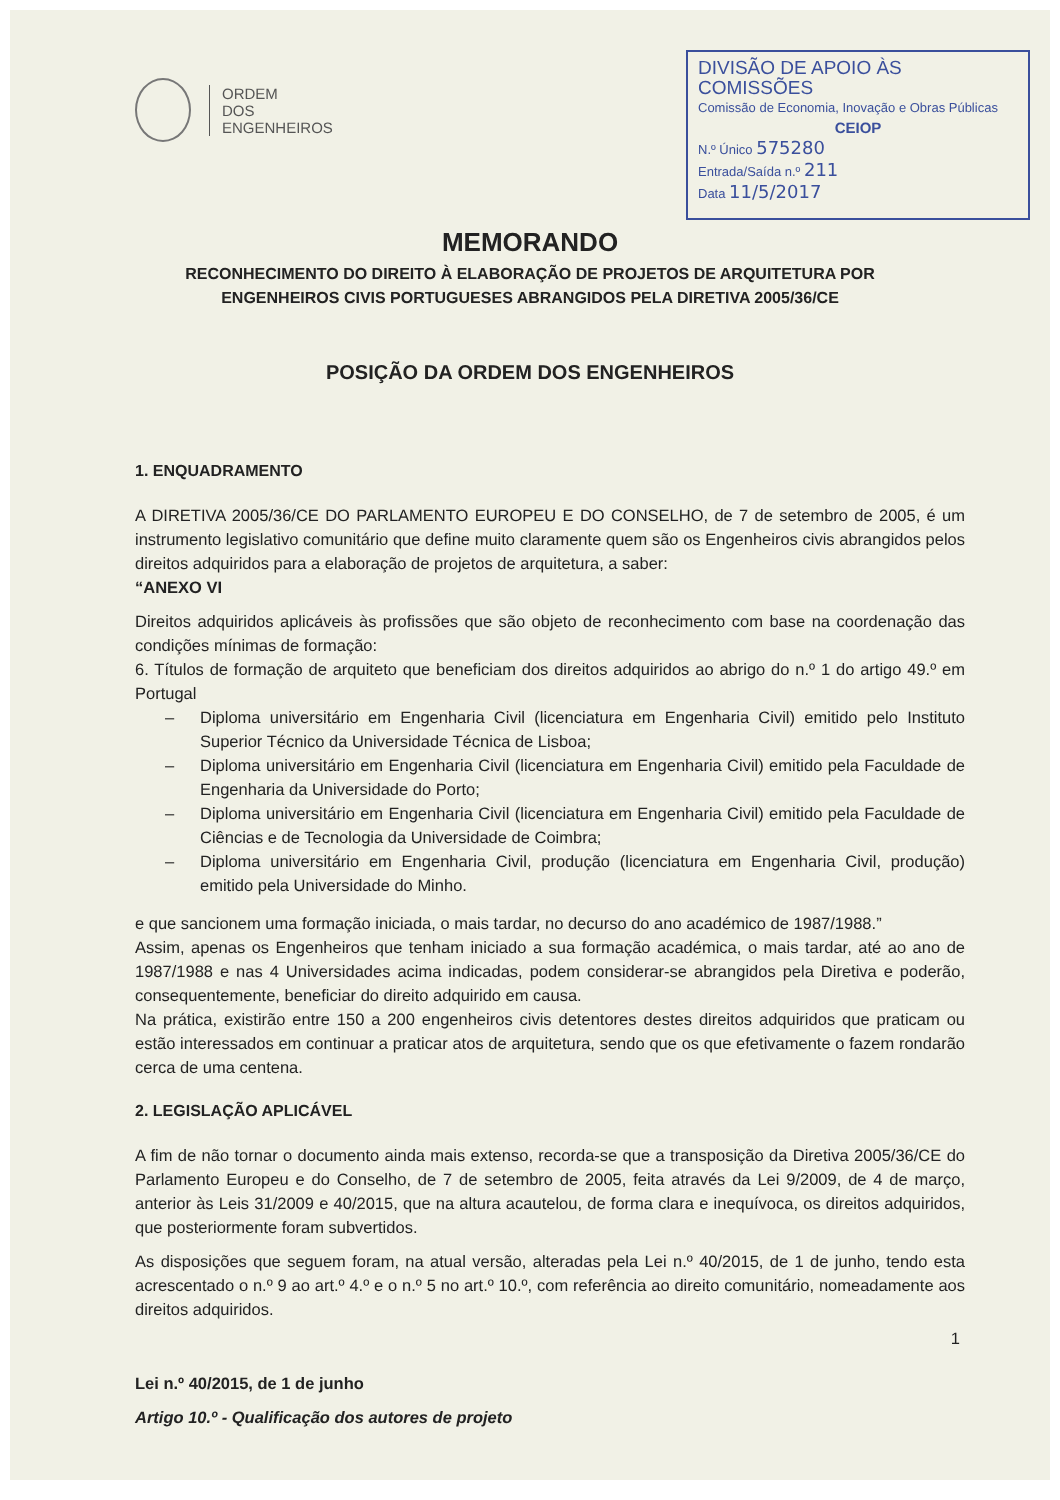ORDEM
DOS
ENGENHEIROS
DIVISÃO DE APOIO ÀS COMISSÕES
Comissão de Economia, Inovação e Obras Públicas
CEIOP
N.º Único 575280
Entrada/Saída n.º 211
Data 11/5/2017
MEMORANDO
RECONHECIMENTO DO DIREITO À ELABORAÇÃO DE PROJETOS DE ARQUITETURA POR ENGENHEIROS CIVIS PORTUGUESES ABRANGIDOS PELA DIRETIVA 2005/36/CE
POSIÇÃO DA ORDEM DOS ENGENHEIROS
1. ENQUADRAMENTO
A DIRETIVA 2005/36/CE DO PARLAMENTO EUROPEU E DO CONSELHO, de 7 de setembro de 2005, é um instrumento legislativo comunitário que define muito claramente quem são os Engenheiros civis abrangidos pelos direitos adquiridos para a elaboração de projetos de arquitetura, a saber:
“ANEXO VI
Direitos adquiridos aplicáveis às profissões que são objeto de reconhecimento com base na coordenação das condições mínimas de formação:
6. Títulos de formação de arquiteto que beneficiam dos direitos adquiridos ao abrigo do n.º 1 do artigo 49.º em Portugal
– Diploma universitário em Engenharia Civil (licenciatura em Engenharia Civil) emitido pelo Instituto Superior Técnico da Universidade Técnica de Lisboa;
– Diploma universitário em Engenharia Civil (licenciatura em Engenharia Civil) emitido pela Faculdade de Engenharia da Universidade do Porto;
– Diploma universitário em Engenharia Civil (licenciatura em Engenharia Civil) emitido pela Faculdade de Ciências e de Tecnologia da Universidade de Coimbra;
– Diploma universitário em Engenharia Civil, produção (licenciatura em Engenharia Civil, produção) emitido pela Universidade do Minho.
e que sancionem uma formação iniciada, o mais tardar, no decurso do ano académico de 1987/1988.”
Assim, apenas os Engenheiros que tenham iniciado a sua formação académica, o mais tardar, até ao ano de 1987/1988 e nas 4 Universidades acima indicadas, podem considerar-se abrangidos pela Diretiva e poderão, consequentemente, beneficiar do direito adquirido em causa.
Na prática, existirão entre 150 a 200 engenheiros civis detentores destes direitos adquiridos que praticam ou estão interessados em continuar a praticar atos de arquitetura, sendo que os que efetivamente o fazem rondarão cerca de uma centena.
2. LEGISLAÇÃO APLICÁVEL
A fim de não tornar o documento ainda mais extenso, recorda-se que a transposição da Diretiva 2005/36/CE do Parlamento Europeu e do Conselho, de 7 de setembro de 2005, feita através da Lei 9/2009, de 4 de março, anterior às Leis 31/2009 e 40/2015, que na altura acautelou, de forma clara e inequívoca, os direitos adquiridos, que posteriormente foram subvertidos.
As disposições que seguem foram, na atual versão, alteradas pela Lei n.º 40/2015, de 1 de junho, tendo esta acrescentado o n.º 9 ao art.º 4.º e o n.º 5 no art.º 10.º, com referência ao direito comunitário, nomeadamente aos direitos adquiridos.
Lei n.º 40/2015, de 1 de junho
Artigo 10.º - Qualificação dos autores de projeto
1